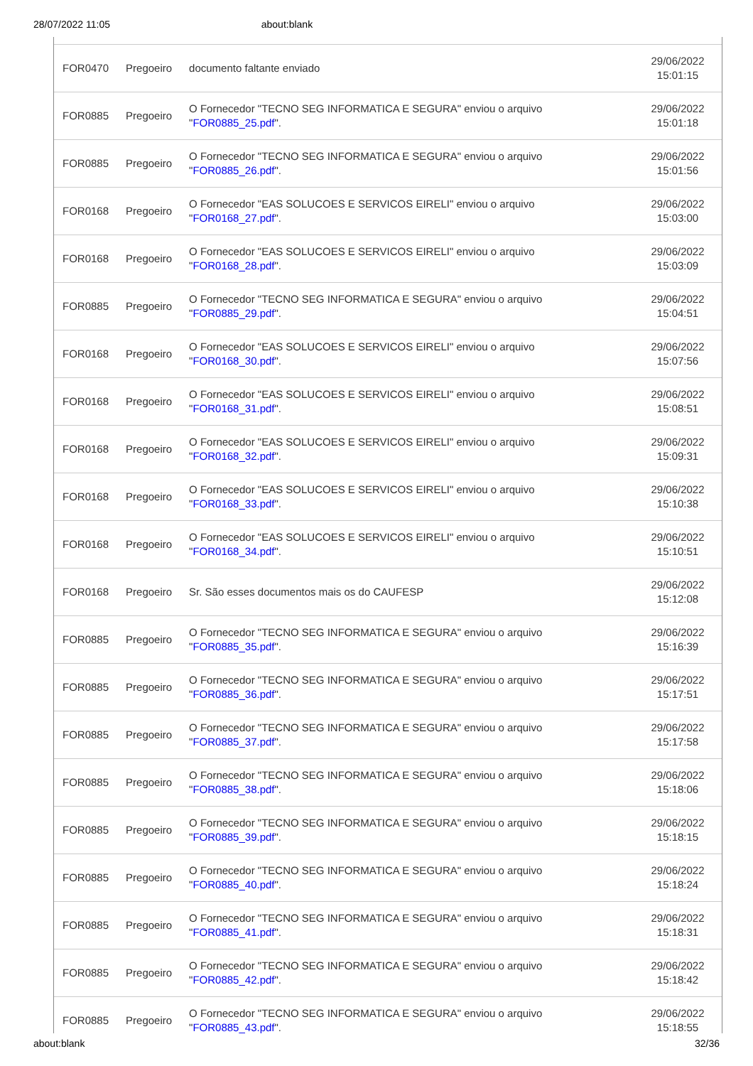28/07/2022 11:05 about:blank
| FOR0470 | Pregoeiro | documento faltante enviado | 29/06/2022 15:01:15 |
| FOR0885 | Pregoeiro | O Fornecedor "TECNO SEG INFORMATICA E SEGURA" enviou o arquivo " FOR0885_25.pdf ". | 29/06/2022 15:01:18 |
| FOR0885 | Pregoeiro | O Fornecedor "TECNO SEG INFORMATICA E SEGURA" enviou o arquivo " FOR0885_26.pdf ". | 29/06/2022 15:01:56 |
| FOR0168 | Pregoeiro | O Fornecedor "EAS SOLUCOES E SERVICOS EIRELI" enviou o arquivo " FOR0168_27.pdf ". | 29/06/2022 15:03:00 |
| FOR0168 | Pregoeiro | O Fornecedor "EAS SOLUCOES E SERVICOS EIRELI" enviou o arquivo " FOR0168_28.pdf ". | 29/06/2022 15:03:09 |
| FOR0885 | Pregoeiro | O Fornecedor "TECNO SEG INFORMATICA E SEGURA" enviou o arquivo " FOR0885_29.pdf ". | 29/06/2022 15:04:51 |
| FOR0168 | Pregoeiro | O Fornecedor "EAS SOLUCOES E SERVICOS EIRELI" enviou o arquivo " FOR0168_30.pdf ". | 29/06/2022 15:07:56 |
| FOR0168 | Pregoeiro | O Fornecedor "EAS SOLUCOES E SERVICOS EIRELI" enviou o arquivo " FOR0168_31.pdf ". | 29/06/2022 15:08:51 |
| FOR0168 | Pregoeiro | O Fornecedor "EAS SOLUCOES E SERVICOS EIRELI" enviou o arquivo " FOR0168_32.pdf ". | 29/06/2022 15:09:31 |
| FOR0168 | Pregoeiro | O Fornecedor "EAS SOLUCOES E SERVICOS EIRELI" enviou o arquivo " FOR0168_33.pdf ". | 29/06/2022 15:10:38 |
| FOR0168 | Pregoeiro | O Fornecedor "EAS SOLUCOES E SERVICOS EIRELI" enviou o arquivo " FOR0168_34.pdf ". | 29/06/2022 15:10:51 |
| FOR0168 | Pregoeiro | Sr. São esses documentos mais os do CAUFESP | 29/06/2022 15:12:08 |
| FOR0885 | Pregoeiro | O Fornecedor "TECNO SEG INFORMATICA E SEGURA" enviou o arquivo " FOR0885_35.pdf ". | 29/06/2022 15:16:39 |
| FOR0885 | Pregoeiro | O Fornecedor "TECNO SEG INFORMATICA E SEGURA" enviou o arquivo " FOR0885_36.pdf ". | 29/06/2022 15:17:51 |
| FOR0885 | Pregoeiro | O Fornecedor "TECNO SEG INFORMATICA E SEGURA" enviou o arquivo " FOR0885_37.pdf ". | 29/06/2022 15:17:58 |
| FOR0885 | Pregoeiro | O Fornecedor "TECNO SEG INFORMATICA E SEGURA" enviou o arquivo " FOR0885_38.pdf ". | 29/06/2022 15:18:06 |
| FOR0885 | Pregoeiro | O Fornecedor "TECNO SEG INFORMATICA E SEGURA" enviou o arquivo " FOR0885_39.pdf ". | 29/06/2022 15:18:15 |
| FOR0885 | Pregoeiro | O Fornecedor "TECNO SEG INFORMATICA E SEGURA" enviou o arquivo " FOR0885_40.pdf ". | 29/06/2022 15:18:24 |
| FOR0885 | Pregoeiro | O Fornecedor "TECNO SEG INFORMATICA E SEGURA" enviou o arquivo " FOR0885_41.pdf ". | 29/06/2022 15:18:31 |
| FOR0885 | Pregoeiro | O Fornecedor "TECNO SEG INFORMATICA E SEGURA" enviou o arquivo " FOR0885_42.pdf ". | 29/06/2022 15:18:42 |
| FOR0885 | Pregoeiro | O Fornecedor "TECNO SEG INFORMATICA E SEGURA" enviou o arquivo " FOR0885_43.pdf ". | 29/06/2022 15:18:55 |
about:blank 32/36